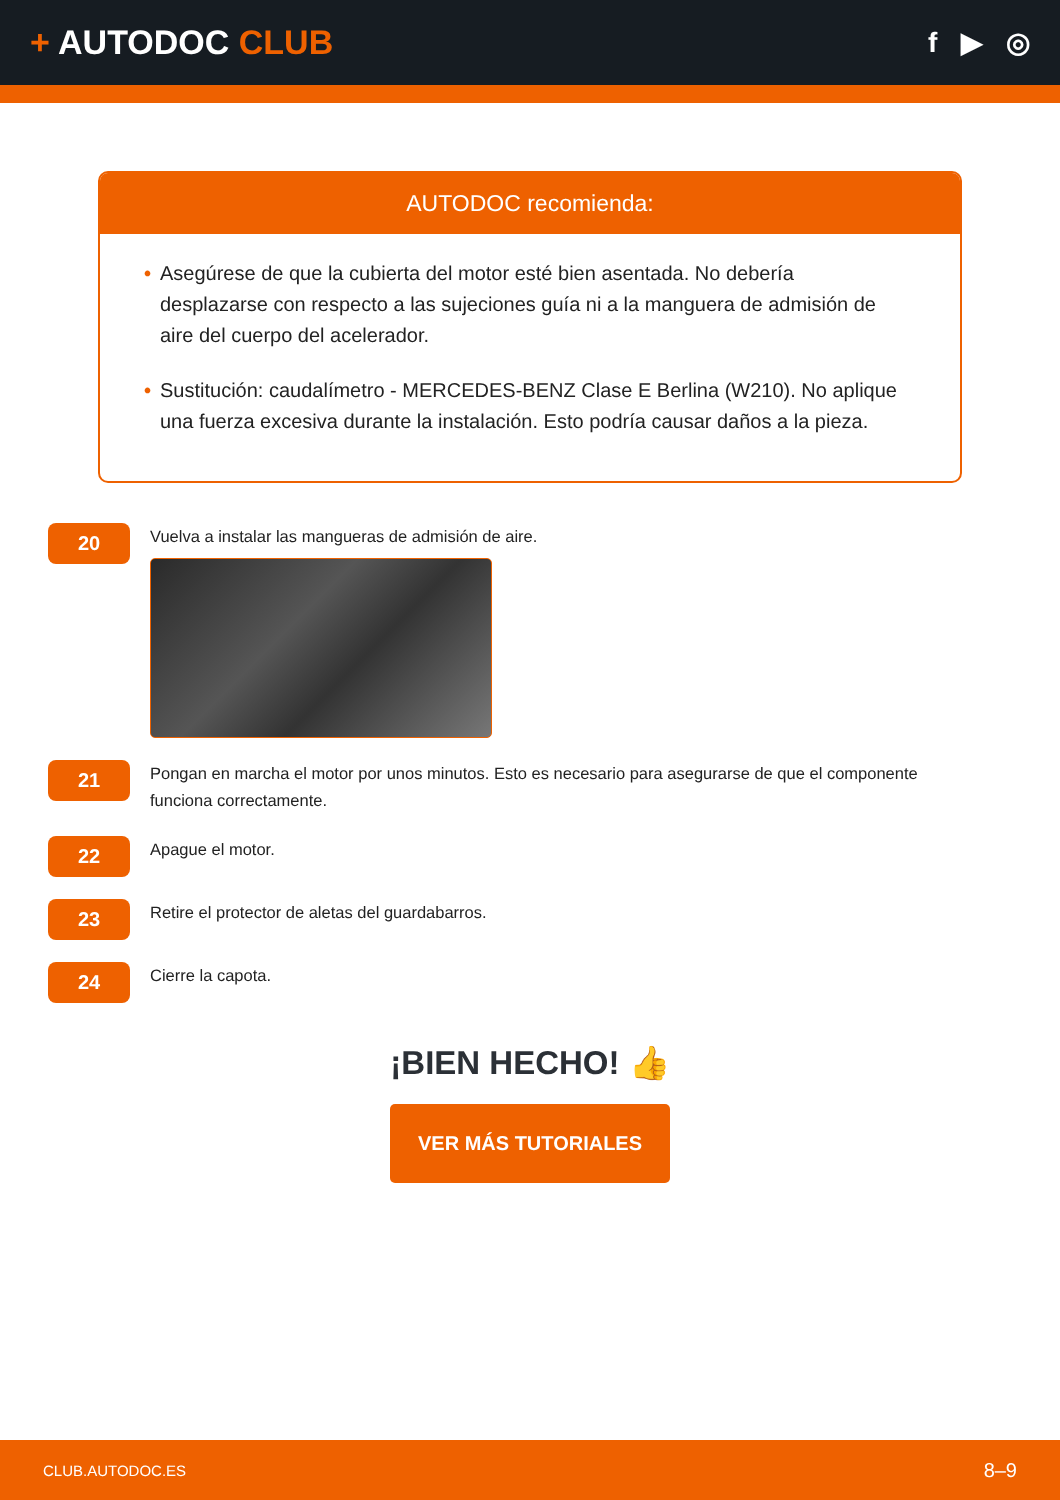+ AUTODOC CLUB
f ▶ ◎
AUTODOC recomienda:
• Asegúrese de que la cubierta del motor esté bien asentada. No debería desplazarse con respecto a las sujeciones guía ni a la manguera de admisión de aire del cuerpo del acelerador.
• Sustitución: caudalímetro - MERCEDES-BENZ Clase E Berlina (W210). No aplique una fuerza excesiva durante la instalación. Esto podría causar daños a la pieza.
20
Vuelva a instalar las mangueras de admisión de aire.
21
Pongan en marcha el motor por unos minutos. Esto es necesario para asegurarse de que el componente funciona correctamente.
22
Apague el motor.
23
Retire el protector de aletas del guardabarros.
24
Cierre la capota.
¡BIEN HECHO! 👍
VER MÁS TUTORIALES
CLUB.AUTODOC.ES 8–9